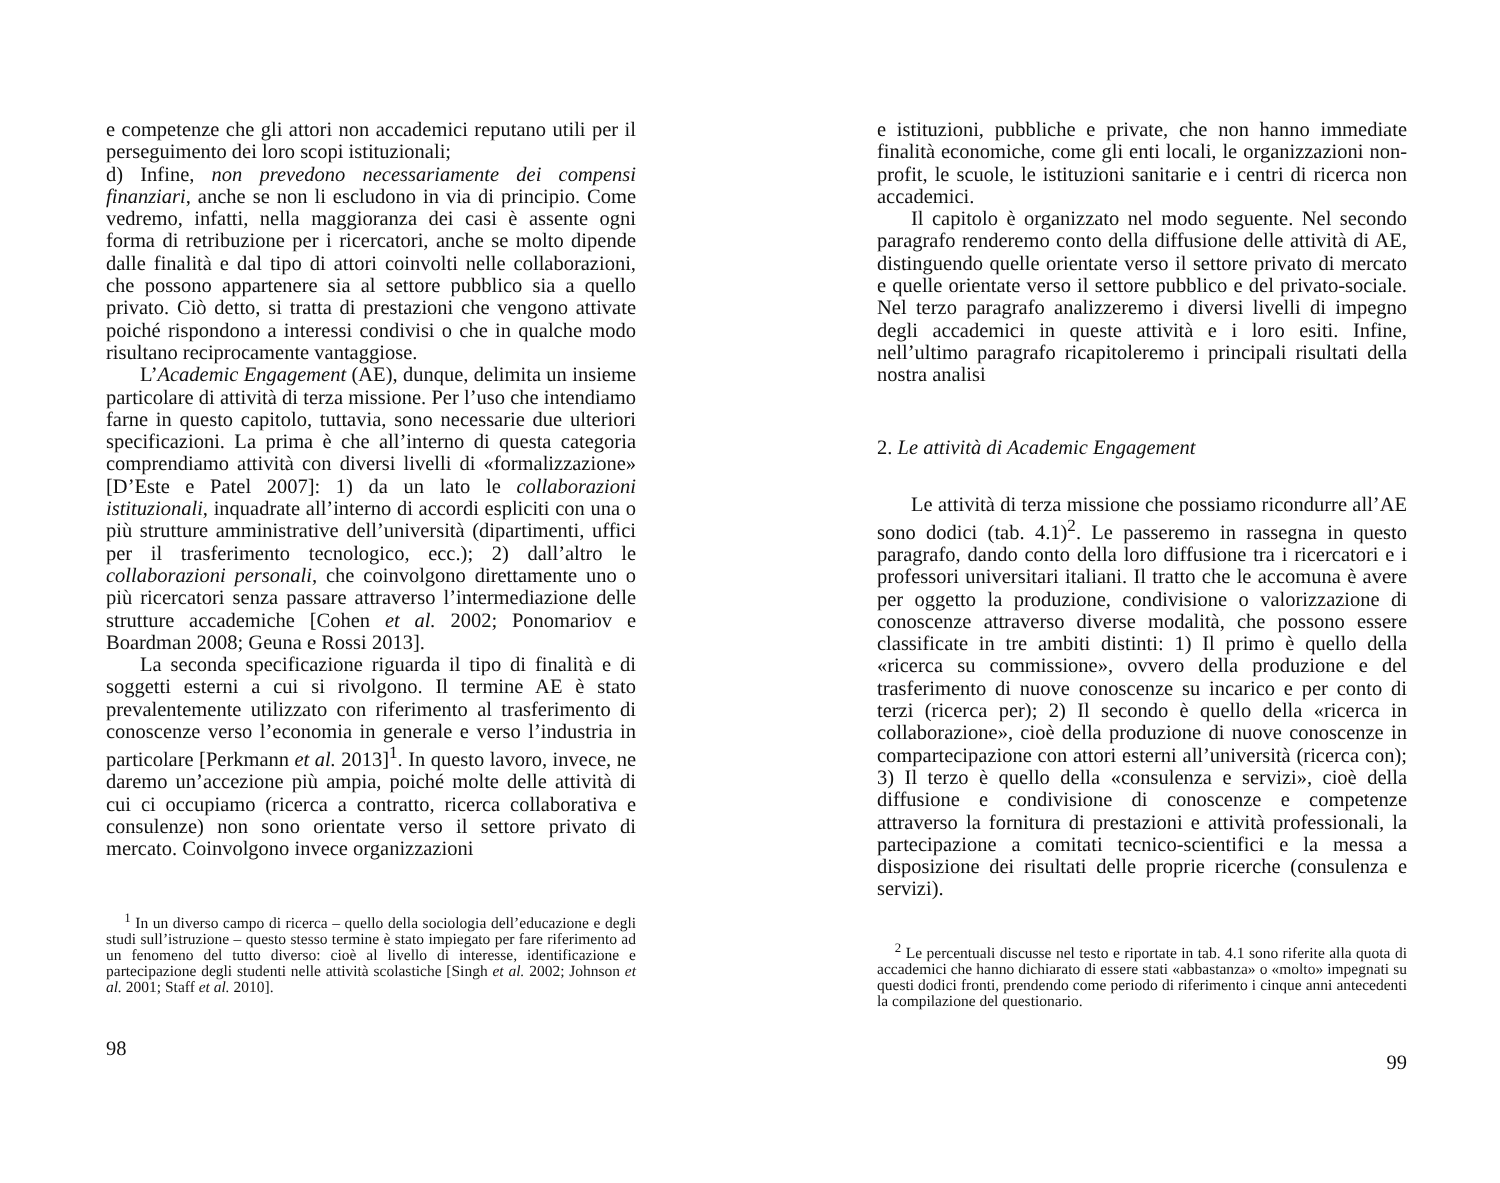e competenze che gli attori non accademici reputano utili per il perseguimento dei loro scopi istituzionali;
d) Infine, non prevedono necessariamente dei compensi finanziari, anche se non li escludono in via di principio. Come vedremo, infatti, nella maggioranza dei casi è assente ogni forma di retribuzione per i ricercatori, anche se molto dipende dalle finalità e dal tipo di attori coinvolti nelle collaborazioni, che possono appartenere sia al settore pubblico sia a quello privato. Ciò detto, si tratta di prestazioni che vengono attivate poiché rispondono a interessi condivisi o che in qualche modo risultano reciprocamente vantaggiose.
L’Academic Engagement (AE), dunque, delimita un insieme particolare di attività di terza missione. Per l’uso che intendiamo farne in questo capitolo, tuttavia, sono necessarie due ulteriori specificazioni. La prima è che all’interno di questa categoria comprendiamo attività con diversi livelli di «formalizzazione» [D’Este e Patel 2007]: 1) da un lato le collaborazioni istituzionali, inquadrate all’interno di accordi espliciti con una o più strutture amministrative dell’università (dipartimenti, uffici per il trasferimento tecnologico, ecc.); 2) dall’altro le collaborazioni personali, che coinvolgono direttamente uno o più ricercatori senza passare attraverso l’intermediazione delle strutture accademiche [Cohen et al. 2002; Ponomariov e Boardman 2008; Geuna e Rossi 2013].
La seconda specificazione riguarda il tipo di finalità e di soggetti esterni a cui si rivolgono. Il termine AE è stato prevalentemente utilizzato con riferimento al trasferimento di conoscenze verso l’economia in generale e verso l’industria in particolare [Perkmann et al. 2013]<sup>1</sup>. In questo lavoro, invece, ne daremo un’accezione più ampia, poiché molte delle attività di cui ci occupiamo (ricerca a contratto, ricerca collaborativa e consulenze) non sono orientate verso il settore privato di mercato. Coinvolgono invece organizzazioni
<sup>1</sup> In un diverso campo di ricerca – quello della sociologia dell’educazione e degli studi sull’istruzione – questo stesso termine è stato impiegato per fare riferimento ad un fenomeno del tutto diverso: cioè al livello di interesse, identificazione e partecipazione degli studenti nelle attività scolastiche [Singh et al. 2002; Johnson et al. 2001; Staff et al. 2010].
98
e istituzioni, pubbliche e private, che non hanno immediate finalità economiche, come gli enti locali, le organizzazioni non-profit, le scuole, le istituzioni sanitarie e i centri di ricerca non accademici.
Il capitolo è organizzato nel modo seguente. Nel secondo paragrafo renderemo conto della diffusione delle attività di AE, distinguendo quelle orientate verso il settore privato di mercato e quelle orientate verso il settore pubblico e del privato-sociale. Nel terzo paragrafo analizzeremo i diversi livelli di impegno degli accademici in queste attività e i loro esiti. Infine, nell’ultimo paragrafo ricapitoleremo i principali risultati della nostra analisi
2. Le attività di Academic Engagement
Le attività di terza missione che possiamo ricondurre all’AE sono dodici (tab. 4.1)<sup>2</sup>. Le passeremo in rassegna in questo paragrafo, dando conto della loro diffusione tra i ricercatori e i professori universitari italiani. Il tratto che le accomuna è avere per oggetto la produzione, condivisione o valorizzazione di conoscenze attraverso diverse modalità, che possono essere classificate in tre ambiti distinti: 1) Il primo è quello della «ricerca su commissione», ovvero della produzione e del trasferimento di nuove conoscenze su incarico e per conto di terzi (ricerca per); 2) Il secondo è quello della «ricerca in collaborazione», cioè della produzione di nuove conoscenze in compartecipazione con attori esterni all’università (ricerca con); 3) Il terzo è quello della «consulenza e servizi», cioè della diffusione e condivisione di conoscenze e competenze attraverso la fornitura di prestazioni e attività professionali, la partecipazione a comitati tecnico-scientifici e la messa a disposizione dei risultati delle proprie ricerche (consulenza e servizi).
<sup>2</sup> Le percentuali discusse nel testo e riportate in tab. 4.1 sono riferite alla quota di accademici che hanno dichiarato di essere stati «abbastanza» o «molto» impegnati su questi dodici fronti, prendendo come periodo di riferimento i cinque anni antecedenti la compilazione del questionario.
99